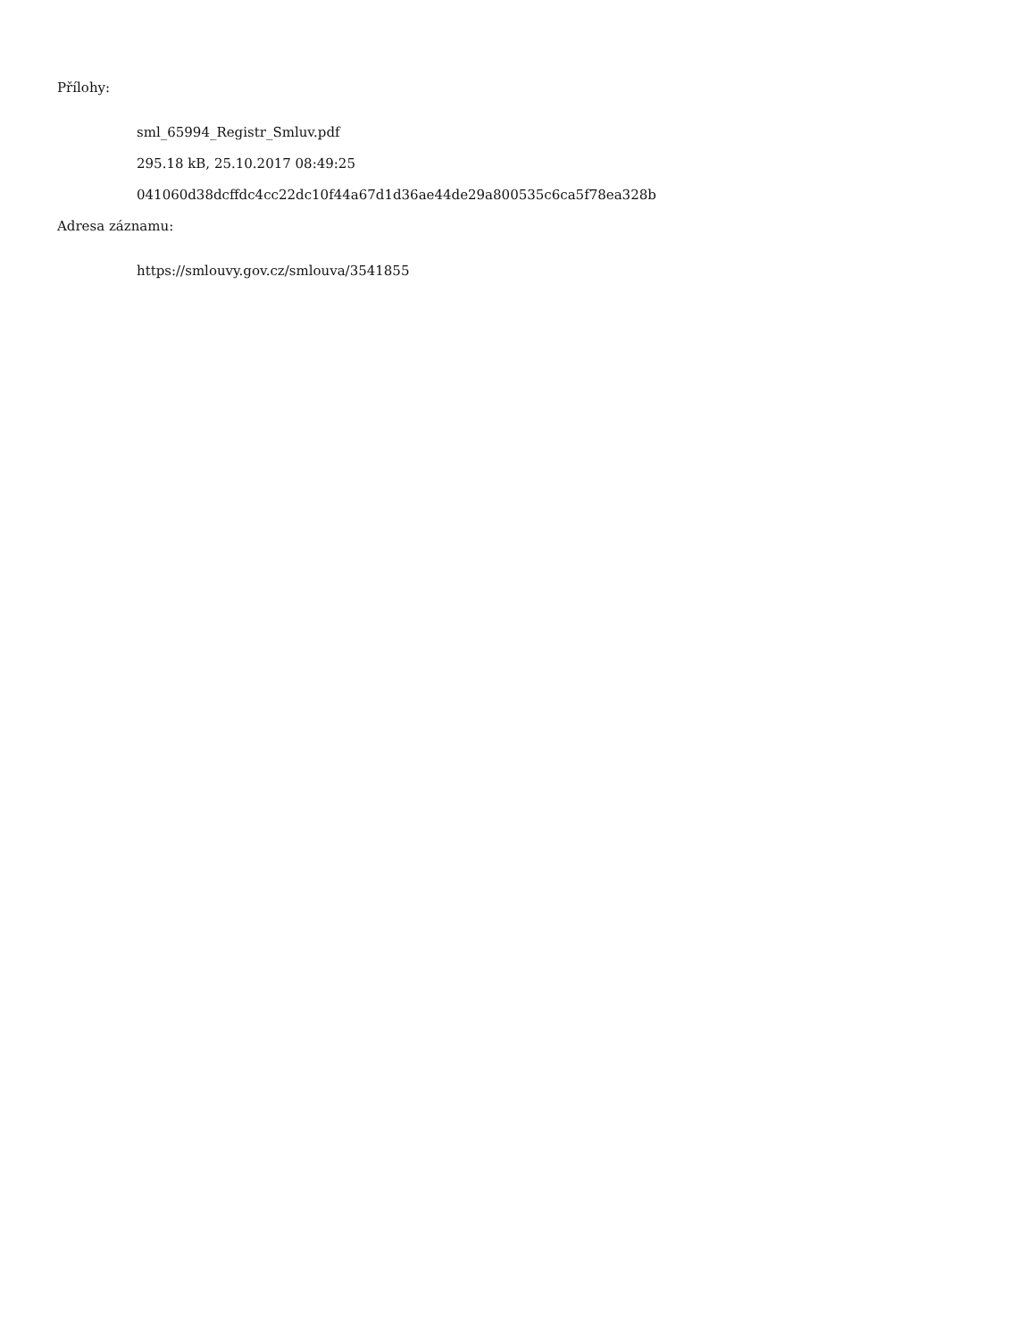Přílohy:
sml_65994_Registr_Smluv.pdf
295.18 kB, 25.10.2017 08:49:25
041060d38dcffdc4cc22dc10f44a67d1d36ae44de29a800535c6ca5f78ea328b
Adresa záznamu:
https://smlouvy.gov.cz/smlouva/3541855